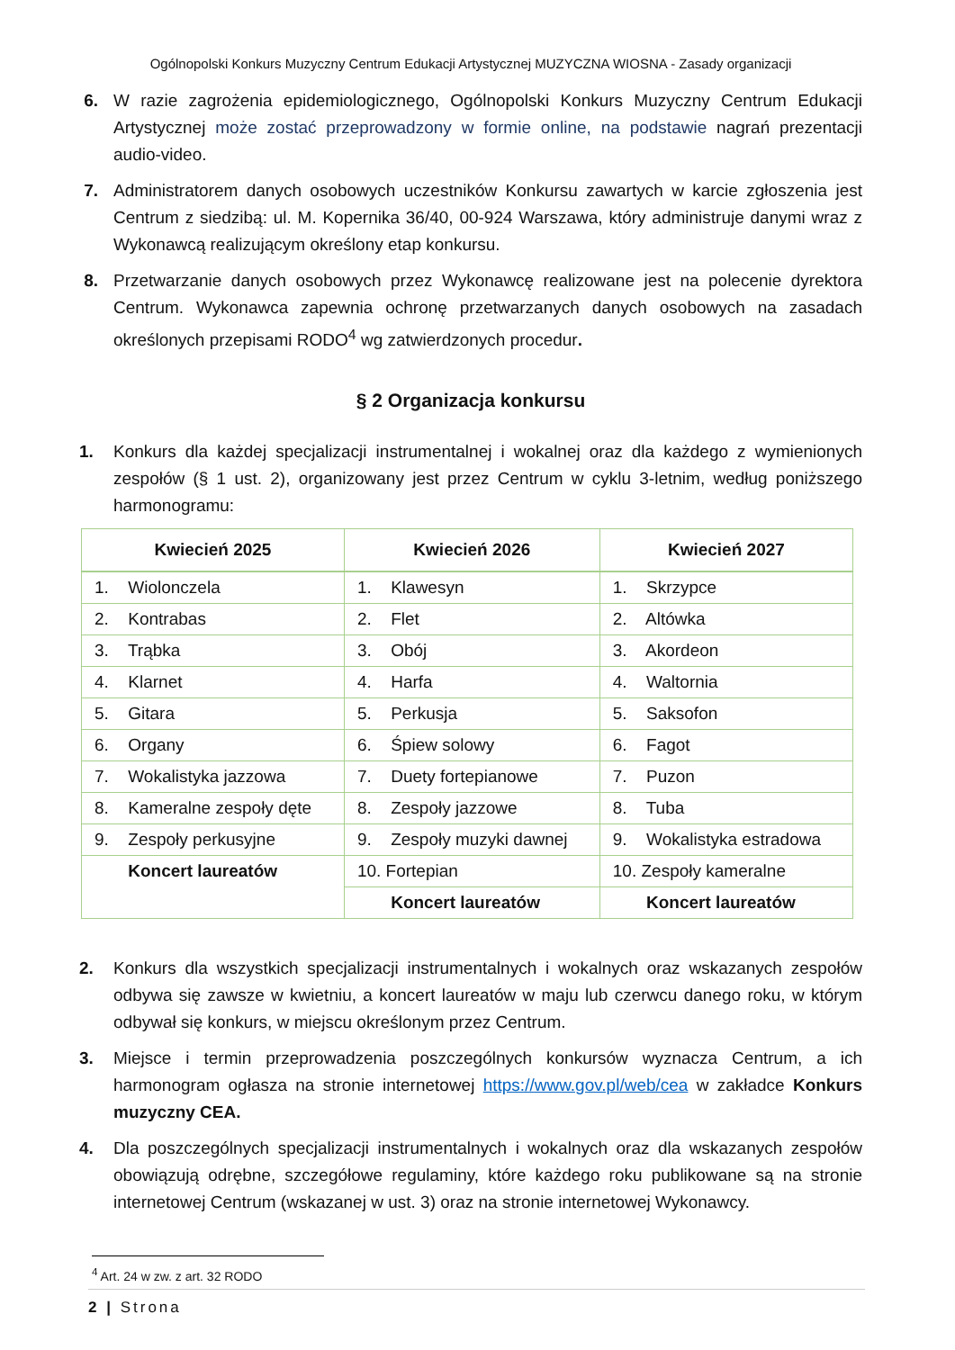Ogólnopolski Konkurs Muzyczny Centrum Edukacji Artystycznej MUZYCZNA WIOSNA - Zasady organizacji
6. W razie zagrożenia epidemiologicznego, Ogólnopolski Konkurs Muzyczny Centrum Edukacji Artystycznej może zostać przeprowadzony w formie online, na podstawie nagrań prezentacji audio-video.
7. Administratorem danych osobowych uczestników Konkursu zawartych w karcie zgłoszenia jest Centrum z siedzibą: ul. M. Kopernika 36/40, 00-924 Warszawa, który administruje danymi wraz z Wykonawcą realizującym określony etap konkursu.
8. Przetwarzanie danych osobowych przez Wykonawcę realizowane jest na polecenie dyrektora Centrum. Wykonawca zapewnia ochronę przetwarzanych danych osobowych na zasadach określonych przepisami RODO<sup>4</sup> wg zatwierdzonych procedur.
§ 2 Organizacja konkursu
1. Konkurs dla każdej specjalizacji instrumentalnej i wokalnej oraz dla każdego z wymienionych zespołów (§ 1 ust. 2), organizowany jest przez Centrum w cyklu 3-letnim, według poniższego harmonogramu:
| Kwiecień 2025 | Kwiecień 2026 | Kwiecień 2027 |
| --- | --- | --- |
| 1. Wiolonczela | 1. Klawesyn | 1. Skrzypce |
| 2. Kontrabas | 2. Flet | 2. Altówka |
| 3. Trąbka | 3. Obój | 3. Akordeon |
| 4. Klarnet | 4. Harfa | 4. Waltornia |
| 5. Gitara | 5. Perkusja | 5. Saksofon |
| 6. Organy | 6. Śpiew solowy | 6. Fagot |
| 7. Wokalistyka jazzowa | 7. Duety fortepianowe | 7. Puzon |
| 8. Kameralne zespoły dęte | 8. Zespoły jazzowe | 8. Tuba |
| 9. Zespoły perkusyjne | 9. Zespoły muzyki dawnej | 9. Wokalistyka estradowa |
| Koncert laureatów | 10. Fortepian | 10. Zespoły kameralne |
| | Koncert laureatów | Koncert laureatów |
2. Konkurs dla wszystkich specjalizacji instrumentalnych i wokalnych oraz wskazanych zespołów odbywa się zawsze w kwietniu, a koncert laureatów w maju lub czerwcu danego roku, w którym odbywał się konkurs, w miejscu określonym przez Centrum.
3. Miejsce i termin przeprowadzenia poszczególnych konkursów wyznacza Centrum, a ich harmonogram ogłasza na stronie internetowej https://www.gov.pl/web/cea w zakładce Konkurs muzyczny CEA.
4. Dla poszczególnych specjalizacji instrumentalnych i wokalnych oraz dla wskazanych zespołów obowiązują odrębne, szczegółowe regulaminy, które każdego roku publikowane są na stronie internetowej Centrum (wskazanej w ust. 3) oraz na stronie internetowej Wykonawcy.
<sup>4</sup> Art. 24 w zw. z art. 32 RODO
2 | Strona